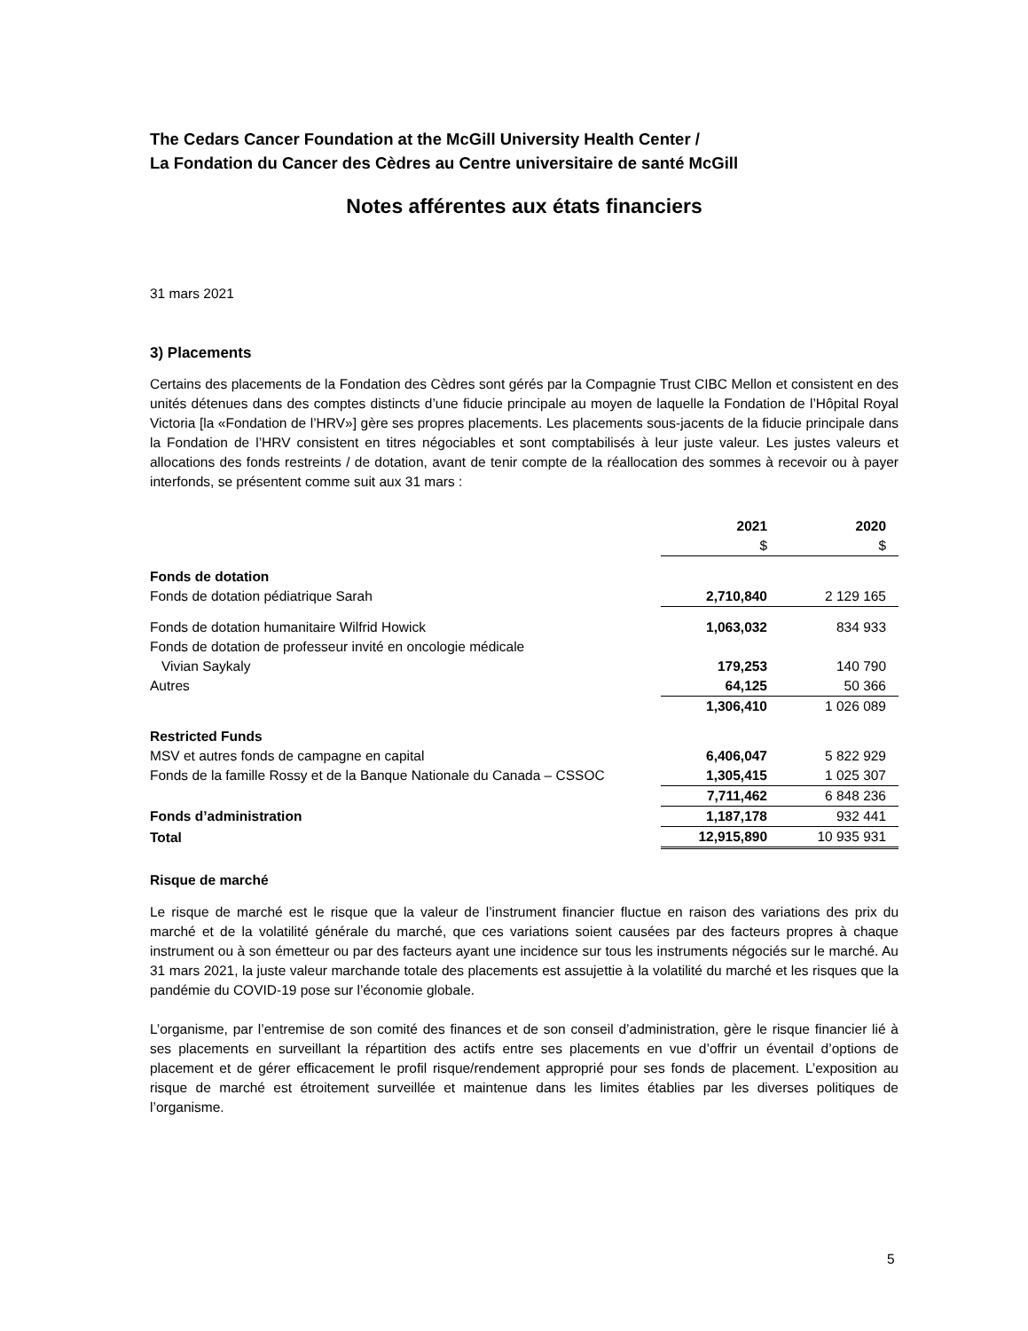The Cedars Cancer Foundation at the McGill University Health Center /
La Fondation du Cancer des Cèdres au Centre universitaire de santé McGill
Notes afférentes aux états financiers
31 mars 2021
3) Placements
Certains des placements de la Fondation des Cèdres sont gérés par la Compagnie Trust CIBC Mellon et consistent en des unités détenues dans des comptes distincts d’une fiducie principale au moyen de laquelle la Fondation de l’Hôpital Royal Victoria [la «Fondation de l’HRV»] gère ses propres placements. Les placements sous-jacents de la fiducie principale dans la Fondation de l’HRV consistent en titres négociables et sont comptabilisés à leur juste valeur. Les justes valeurs et allocations des fonds restreints / de dotation, avant de tenir compte de la réallocation des sommes à recevoir ou à payer interfonds, se présentent comme suit aux 31 mars :
| | 2021 $ | 2020 $ |
| --- | --- | --- |
| Fonds de dotation | | |
| Fonds de dotation pédiatrique Sarah | 2,710,840 | 2 129 165 |
| Fonds de dotation humanitaire Wilfrid Howick | 1,063,032 | 834 933 |
| Fonds de dotation de professeur invité en oncologie médicale Vivian Saykaly | 179,253 | 140 790 |
| Autres | 64,125 | 50 366 |
| | 1,306,410 | 1 026 089 |
| Restricted Funds | | |
| MSV et autres fonds de campagne en capital | 6,406,047 | 5 822 929 |
| Fonds de la famille Rossy et de la Banque Nationale du Canada – CSSOC | 1,305,415 | 1 025 307 |
| | 7,711,462 | 6 848 236 |
| Fonds d’administration | 1,187,178 | 932 441 |
| Total | 12,915,890 | 10 935 931 |
Risque de marché
Le risque de marché est le risque que la valeur de l’instrument financier fluctue en raison des variations des prix du marché et de la volatilité générale du marché, que ces variations soient causées par des facteurs propres à chaque instrument ou à son émetteur ou par des facteurs ayant une incidence sur tous les instruments négociés sur le marché. Au 31 mars 2021, la juste valeur marchande totale des placements est assujettie à la volatilité du marché et les risques que la pandémie du COVID-19 pose sur l’économie globale.
L’organisme, par l’entremise de son comité des finances et de son conseil d’administration, gère le risque financier lié à ses placements en surveillant la répartition des actifs entre ses placements en vue d’offrir un éventail d’options de placement et de gérer efficacement le profil risque/rendement approprié pour ses fonds de placement. L’exposition au risque de marché est étroitement surveillée et maintenue dans les limites établies par les diverses politiques de l’organisme.
5